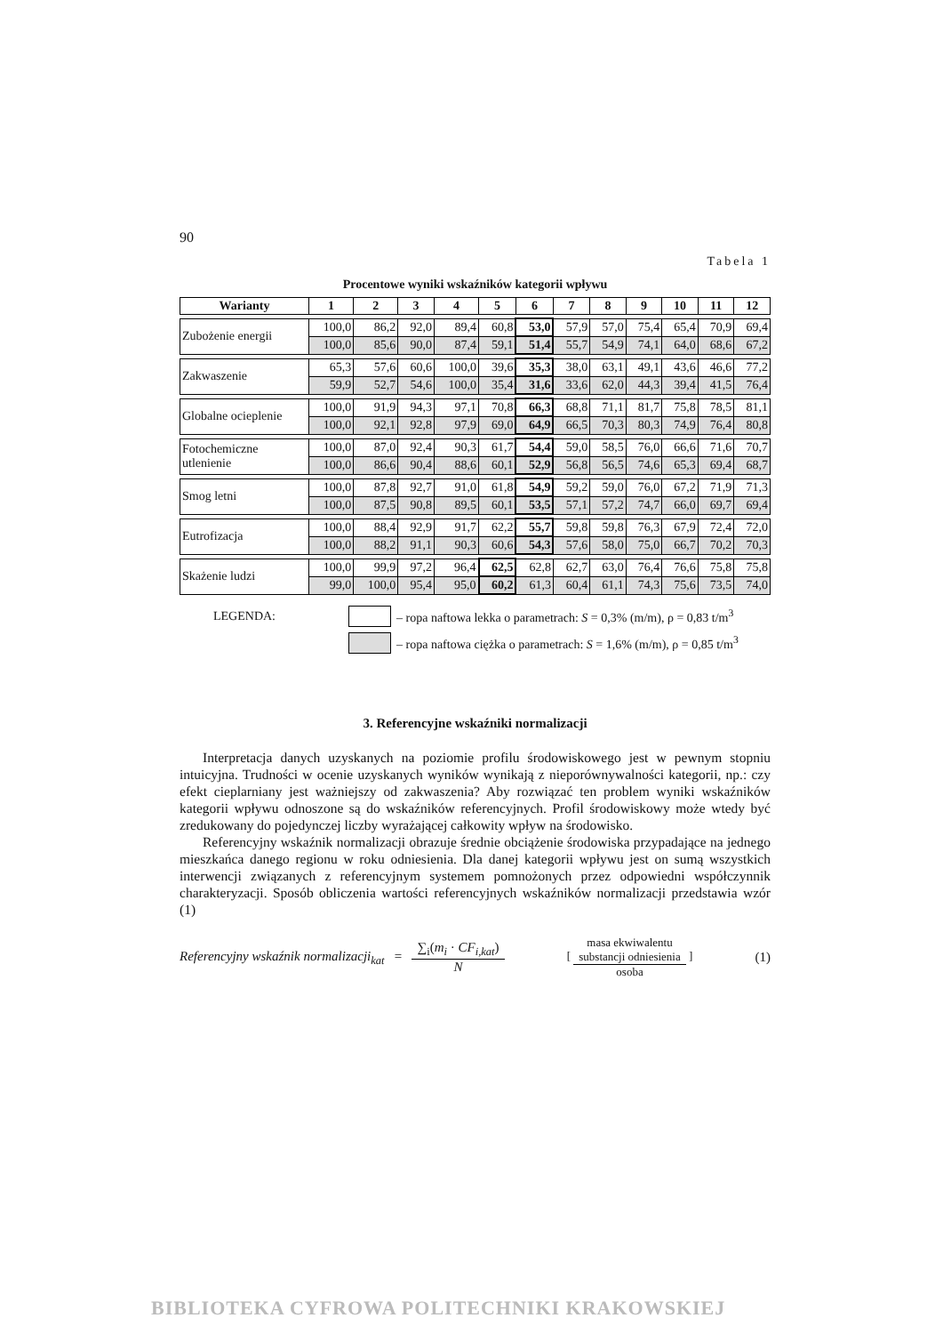90
Tabela 1
Procentowe wyniki wskaźników kategorii wpływu
| Warianty | 1 | 2 | 3 | 4 | 5 | 6 | 7 | 8 | 9 | 10 | 11 | 12 |
| --- | --- | --- | --- | --- | --- | --- | --- | --- | --- | --- | --- | --- |
| Zubożenie energii | 100,0 | 86,2 | 92,0 | 89,4 | 60,8 | 53,0 | 57,9 | 57,0 | 75,4 | 65,4 | 70,9 | 69,4 |
| | 100,0 | 85,6 | 90,0 | 87,4 | 59,1 | 51,4 | 55,7 | 54,9 | 74,1 | 64,0 | 68,6 | 67,2 |
| Zakwaszenie | 65,3 | 57,6 | 60,6 | 100,0 | 39,6 | 35,3 | 38,0 | 63,1 | 49,1 | 43,6 | 46,6 | 77,2 |
| | 59,9 | 52,7 | 54,6 | 100,0 | 35,4 | 31,6 | 33,6 | 62,0 | 44,3 | 39,4 | 41,5 | 76,4 |
| Globalne ocieplenie | 100,0 | 91,9 | 94,3 | 97,1 | 70,8 | 66,3 | 68,8 | 71,1 | 81,7 | 75,8 | 78,5 | 81,1 |
| | 100,0 | 92,1 | 92,8 | 97,9 | 69,0 | 64,9 | 66,5 | 70,3 | 80,3 | 74,9 | 76,4 | 80,8 |
| Fotochemiczne utlenienie | 100,0 | 87,0 | 92,4 | 90,3 | 61,7 | 54,4 | 59,0 | 58,5 | 76,0 | 66,6 | 71,6 | 70,7 |
| | 100,0 | 86,6 | 90,4 | 88,6 | 60,1 | 52,9 | 56,8 | 56,5 | 74,6 | 65,3 | 69,4 | 68,7 |
| Smog letni | 100,0 | 87,8 | 92,7 | 91,0 | 61,8 | 54,9 | 59,2 | 59,0 | 76,0 | 67,2 | 71,9 | 71,3 |
| | 100,0 | 87,5 | 90,8 | 89,5 | 60,1 | 53,5 | 57,1 | 57,2 | 74,7 | 66,0 | 69,7 | 69,4 |
| Eutrofizacja | 100,0 | 88,4 | 92,9 | 91,7 | 62,2 | 55,7 | 59,8 | 59,8 | 76,3 | 67,9 | 72,4 | 72,0 |
| | 100,0 | 88,2 | 91,1 | 90,3 | 60,6 | 54,3 | 57,6 | 58,0 | 75,0 | 66,7 | 70,2 | 70,3 |
| Skażenie ludzi | 100,0 | 99,9 | 97,2 | 96,4 | 62,5 | 62,8 | 62,7 | 63,0 | 76,4 | 76,6 | 75,8 | 75,8 |
| | 99,0 | 100,0 | 95,4 | 95,0 | 60,2 | 61,3 | 60,4 | 61,1 | 74,3 | 75,6 | 73,5 | 74,0 |
LEGENDA: – ropa naftowa lekka o parametrach: S = 0,3% (m/m), ρ = 0,83 t/m<sup>3</sup>
– ropa naftowa ciężka o parametrach: S = 1,6% (m/m), ρ = 0,85 t/m<sup>3</sup>
3. Referencyjne wskaźniki normalizacji
Interpretacja danych uzyskanych na poziomie profilu środowiskowego jest w pewnym stopniu intuicyjna. Trudności w ocenie uzyskanych wyników wynikają z nieporówny­walności kategorii, np.: czy efekt cieplarniany jest ważniejszy od zakwaszenia? Aby rozwiązać ten problem wyniki wskaźników kategorii wpływu odnoszone są do wskaźników referencyjnych. Profil środowiskowy może wtedy być zredukowany do pojedynczej liczby wyrażającej całkowity wpływ na środowisko.
Referencyjny wskaźnik normalizacji obrazuje średnie obciążenie środowiska przypada­jące na jednego mieszkańca danego regionu w roku odniesienia. Dla danej kategorii wpływu jest on sumą wszystkich interwencji związanych z referencyjnym systemem pomnożonych przez odpowiedni współczynnik charakteryzacji. Sposób obliczenia wartości referencyjnych wskaźników normalizacji przedstawia wzór (1)
Referencyjny wskaźnik normalizacji<sub>kat</sub> = ∑<sub>i</sub>(m<sub>i</sub> · CF<sub>i,kat</sub>) N [ masa ekwiwalentu
substancji odniesienia osoba ] (1)
BIBLIOTEKA CYFROWA POLITECHNIKI KRAKOWSKIEJ